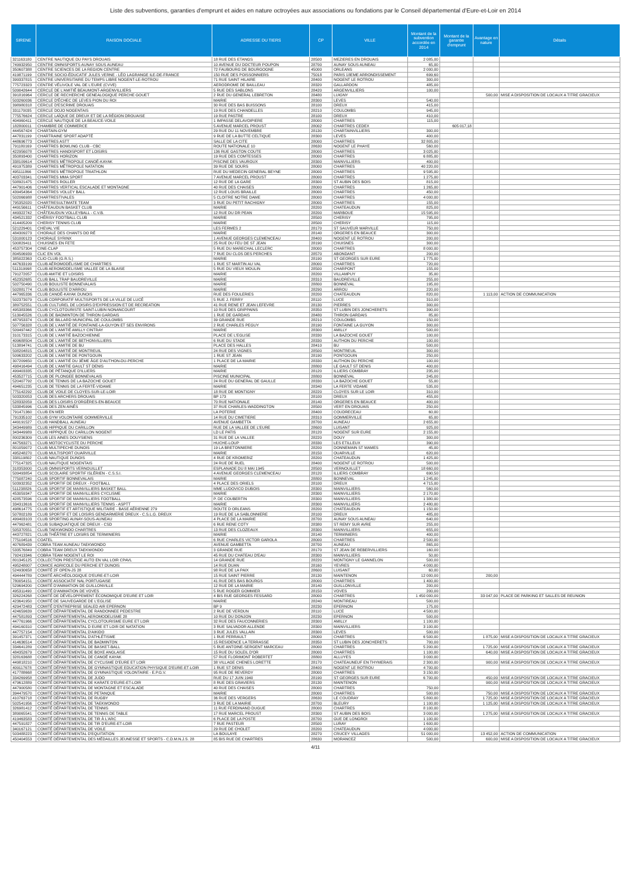Liste des subventions, garanties d'emprunt et aides en nature octroyées aux associations ou fondations par le Conseil départemental d'Eure-et-Loir en 2014
| SIRENE | RAISON DOCIALE | ADRESSE DU TIERS | CP | VILLE | Montant de la subvention accordée en 2014 | Montant de la garantie d'emprunt | Avantage en nature | Détails |
| --- | --- | --- | --- | --- | --- | --- | --- | --- |
| 321163180 | CENTRE NAUTIQUE DU PAYS DROUAIS | 18 RUE DES ETANGS | 28500 | MEZIERES EN DROUAIS | 2 085,00 | | | |
| 749932950 | CENTRE OMNISPORTS AUNAY SOUS AUNEAU | 10 AVENUE DU DOCTEUR POUPON | 28700 | AUNAY SOUS AUNEAU | 65,00 | | | |
| 350607388 | CENTRE SCIENCES DE LA REGION CENTRE | 72 FAUBOURG DE BOURGOGNE | 45000 | ORLEANS | 2 000,00 | | | |
| 419871199 | CENTRE SOCIO-ÉDUCATIF JULES VERNE - LÉO LAGRANGE ILE-DE-FRANCE | 150 RUE DES POISSONNIERS | 75018 | PARIS 18EME ARRONDISSEMENT | 699,60 | | | |
| 399337815 | CENTRE UNIVERSITAIRE DU TEMPS LIBRE NOGENT-LE-ROTROU | 71 RUE SAINT HILAIRE | 28400 | NOGENT LE ROTROU | 300,00 | | | |
| 775723323 | CENTRE VÉLIVOLE VAL DE L'EURE (CVVE) | AERODROME DE BAILLEAU | 28320 | GALLARDON | 485,00 | | | |
| 509042644 | CERCLE DE L'AMITIÉ BEAUMONT-ARGENVILLIERS | 5 RUE DES SABLONS | 28420 | ARGENVILLIERS | 100,00 | | | |
| 391816964 | CERCLE DE RECHERCHE GENEALOGIQUE PERCHE GOUET | 2 RUE DU GENERAL LEBRETON | 28480 | LUIGNY | | | 500,00 | MISE A DISPOSITION DE LOCAUX A TITRE GRACIEUX |
| 503260036 | CERCLE D'ÉCHEC DE LEVES PION DU ROI | MAIRIE | 28300 | LEVES | 540,00 | | | |
| 398980318 | CERCLE D'ESCRIME DROUAIS | 30 RUE DES BAS BUISSONS | 28100 | DREUX | 415,00 | | | |
| 331170035 | CERCLE DOJO NOGENTAIS | 19 RUE DES CHANDELLES | 28210 | COULOMBS | 945,00 | | | |
| 775576624 | CERCLE LAÏQUE DE DREUX ET DE LA RÉGION DROUAISE | 19 RUE PASTRE | 28100 | DREUX | 410,00 | | | |
| 404960411 | CERCLE NAUTIQUE DE LA BEAUCE-VOILE | 1 IMPASSE DELAVOIPIERE | 28000 | CHARTRES | 115,00 | | | |
| 182800011 | CHAMBRE DE COMMERCE | 5 AVENUE MARCEL PROUST | 28002 | CHARTRES CEDEX | | 605 017,18 | | |
| 444567424 | CHARTAIN-GYM | 29 RUE DU 11 NOVEMBRE | 28130 | CHARTAINVILLIERS | 300,00 | | | |
| 447831199 | CHARTRAINE SPORT ADAPTÉ | 9 RUE DE LA BUTTE CELTIQUE | 28300 | LEVES | 400,00 | | | |
| 448696773 | CHARTRES ASTT | SALLE DE LA CITE | 28000 | CHARTRES | 32 805,00 | | | |
| 791180169 | CHARTRES BOWLING CLUB - CBC | ROUTE NATIONALE 10 | 28630 | NOGENT LE PHAYE | 560,00 | | | |
| 422956078 | CHARTRES HANDISPORT ET LOISIRS | 136 RUE GASTON COUTE | 28000 | CHARTRES | 3 025,00 | | | |
| 350893400 | CHARTRES HORIZON | 19 RUE DES COMTESSES | 28000 | CHARTRES | 6 885,00 | | | |
| 338109614 | CHARTRES MÉTROPOLE CANOË-KAYAK | PISCINE DES VAUROUX | 28300 | MAINVILLIERS | 400,00 | | | |
| 491975389 | CHARTRES MÉTROPOLE NATATION | 39 RUE DE SOURS | 28000 | CHARTRES | 40 220,00 | | | |
| 495111866 | CHARTRES MÉTROPOLE TRIATHLON | RUE DU MEDECIN GENERAL BEYNE | 28000 | CHARTRES | 9 595,00 | | | |
| 403703341 | CHARTRES MMA SPORT | 7 AVENUE MARCEL PROUST | 28000 | CHARTRES | 1 275,00 | | | |
| 508921475 | CHARTRES ROLLER | 12 RUE DE LA GARE | 28300 | ST AUBIN DES BOIS | 815,00 | | | |
| 447901406 | CHARTRES VERTICAL ESCALADE ET MONTAGNE | 40 RUE DES CHAISES | 28000 | CHARTRES | 1 265,00 | | | |
| 439454364 | CHARTRES VOLLEY BALL | 12 RUE LOUIS BRAILLE | 28000 | CHARTRES | 450,00 | | | |
| 502066988 | CHARTRESTIVALES | 5 CLOITRE NOTRE DAME | 28000 | CHARTRES | 4 000,00 | | | |
| 795352020 | CHARTRESULTIMATE TEAM | 3 RUE DU PETIT RACHIGNY | 28000 | CHARTRES | 155,00 | | | |
| 449156611 | CHÂTEAUDUN BASKET CLUB | MAIRIE | 28200 | CHATEAUDUN | 825,00 | | | |
| 449322742 | CHÂTEAUDUN VOLLEYBALL - C.V.B. | 12 RUE DU DR PEAN | 28200 | MARBOUE | 15 595,00 | | | |
| 434521332 | CHÉRISY FOOTBALL CLUB | MAIRIE | 28500 | CHERISY | 795,00 | | | |
| 414405209 | CHERISY TENNIS CLUB | MAIRIE | 28500 | CHERISY | 115,00 | | | |
| 521229401 | CHEVAL VIE | LES FERMES 2 | 28170 | ST SAUVEUR MARVILLE | 750,00 | | | |
| 484309273 | CHORALE DES CHANTS DO RÉ | MAIRIE | 28140 | ORGERES EN BEAUCE | 300,00 | | | |
| 531000123 | CHORALE SYRINX | 1 AVENUE GEORGES CLEMENCEAU | 28400 | NOGENT LE ROTROU | 200,00 | | | |
| 500829411 | CHUISNES EN FETE | 25 RUE DU FEU DE ST JEAN | 28190 | CHUISNES | 300,00 | | | |
| 453757304 | CINE-CLAP | 5 RUE DU MARECHAL LECLERC | 28000 | CHARTRES | 8 000,00 | | | |
| 804506939 | CLIC EN VOL | 7 RUE DU CLOS DES PERCHES | 28570 | ABONDANT | 200,00 | | | |
| 385022363 | CLIO CLUB (G.R.S.) | MAIRIE | 28190 | ST GEORGES SUR EURE | 1 775,00 | | | |
| 447633199 | CLUB AÉROMODÉLISME DE CHARTRES | 1 RUE ST MARTIN AU VAL | 28000 | CHARTRES | 720,00 | | | |
| 511319998 | CLUB AEROMODELISME VALLEE DE LA BLAISE | 5 RUE DU VIEUX MOULIN | 28500 | CHARPONT | 155,00 | | | |
| 791272057 | CLUB AMITIE ET LOISIRS | MAIRIE | 28200 | VILLAMPUY | 35,00 | | | |
| 452352685 | CLUB BALL TRAP BAUDREVILLE | MAIRIE | 28310 | BAUDREVILLE | 255,00 | | | |
| 502750490 | CLUB BOULISTE BONNEVALAIS | MAIRIE | 28800 | BONNEVAL | 195,00 | | | |
| 502881774 | CLUB BOULISTE D'ARROU | MAIRIE | 28290 | ARROU | 220,00 | | | |
| 447965336 | CLUB CANOË-KAYAK DUNOIS | RUE DES FOULERIES | 28200 | CHATEAUDUN | 820,00 | | 1 113,00 | ACTION DE COMMUNICATION |
| 502373079 | CLUB CORPORATIF MULTISPORTS DE LA VILLE DE LUCÉ | 5 RUE J. FERRY | 28110 | LUCE | 310,00 | | | |
| 389752551 | CLUB CULTUREL DE LOISIRS D'EXPRESSION ET DE RECREATION | 41 RUE RENE ET JEAN LEFEVRE | 28130 | PIERRES | 300,00 | | | |
| 495383366 | CLUB CYCLOTOURISTE SAINT-LUBIN NONANCOURT | 10 RUE DES GRIPPAINS | 28350 | ST LUBIN DES JONCHERETS | 390,00 | | | |
| 513045526 | CLUB DE BADMINTON DE THIRON GARDAIS | 1 RUE DE GARDAIS | 28480 | THIRON GARDAIS | 85,00 | | | |
| 487953374 | CLUB DE BILLARD MUNICIPAL DE COULOMBS | 39 GRANDE RUE | 28210 | COULOMBS | 150,00 | | | |
| 507756328 | CLUB DE L'AMITIÉ DE FONTAINE-LA-GUYON ET SES ENVIRONS | 2 RUE CHARLES PEGUY | 28190 | FONTAINE LA GUYON | 300,00 | | | |
| 509497442 | CLUB DE L'AMITIÉ AMILLY CINTRAY | MAIRIE | 28300 | AMILLY | 500,00 | | | |
| 310173315 | CLUB DE L'AMITIÉ BAZOCHIENNE | PLACE DE L'EGLISE | 28330 | LA BAZOCHE GOUET | 100,00 | | | |
| 409688504 | CLUB DE L'AMITIÉ DE BETHONVILLIERS | 6 RUE DU STADE | 28330 | AUTHON DU PERCHE | 100,00 | | | |
| 513894741 | CLUB DE L'AMITIE DE BU | PLACE DES HALLES | 28410 | BU | 500,00 | | | |
| 508204815 | CLUB DE L'AMITIÉ DE MONTREUIL | 24 RUE DES VIGNES | 28500 | MONTREUIL | 300,00 | | | |
| 509633202 | CLUB DE L'AMITIE DE PONTGOUIN | 1 RUE ST JEAN | 28190 | PONTGOUIN | 250,00 | | | |
| 307209650 | CLUB DE L'AMITIÉ DU 3ÈME ÂGE D'AUTHON-DU-PERCHE | 1 PLACE DE LA MAIRIE | 28330 | AUTHON DU PERCHE | 100,00 | | | |
| 498416494 | CLUB DE L'AMITIE GAULT ST DENIS | MAIRIE | 28800 | LE GAULT ST DENIS | 400,00 | | | |
| 499403335 | CLUB DE PÉTANQUE D'ILLIERS | MAIRIE | 28120 | ILLIERS COMBRAY | 235,00 | | | |
| 453527715 | CLUB DE PLONGEE BONNEVALAIS | PISCINE MUNICIPAL | 28800 | BONNEVAL | 245,00 | | | |
| 520407792 | CLUB DE TENNIS DE LA BAZOCHE GOUET | 24 RUE DU GENERAL DE GAULLE | 28330 | LA BAZOCHE GOUET | 55,00 | | | |
| 494651235 | CLUB DE TENNIS DE LA FERTÉ-VIDAME | MAIRIE | 28340 | LA FERTE VIDAME | 535,00 | | | |
| 775142292 | CLUB DE VOILE DE CLOYES-SUR-LE-LOIR | 18 RUE DE MONTIGNY | 28220 | CLOYES SUR LE LOIR | 310,00 | | | |
| 503320053 | CLUB DES ARCHERS DROUAIS | BP 173 | 28100 | DREUX | 455,00 | | | |
| 528332059 | CLUB DES LOISIRS D'ORGÈRES-EN-BEAUCE | 70 RUE NATIONALE | 28140 | ORGERES EN BEAUCE | 400,00 | | | |
| 533845996 | CLUB DES ZEN AINÉS | 37 RUE CHARLES-WADDINGTON | 28500 | VERT EN DROUAIS | 250,00 | | | |
| 791471360 | CLUB EN MER | LA POTERIE | 28400 | COUDRECEAU | 60,00 | | | |
| 791335102 | CLUB GYM VOLONTAIRE GOMMERVILLE | 14 RUE DU CIMETIERE | 28310 | GOMMERVILLE | 65,00 | | | |
| 449191527 | CLUB HANDBALL AUNEAU | AVENUE GAMBETTA | 28700 | AUNEAU | 2 655,00 | | | |
| 343449989 | CLUB HIPPIQUE DU CARILLON | RUE DE LA VALLEE DE L'EURE | 28600 | LUISANT | 925,00 | | | |
| 343449989 | CLUB HIPPIQUE DU CARILLON NOGENT | LD LE PATIS | 28120 | NOGENT SUR EURE | 2 155,00 | | | |
| 800236309 | CLUB LES AINES DOUYSIENS | 31 RUE DE LA VALLEE | 28220 | DOUY | 300,00 | | | |
| 447563271 | CLUB MOTOCYCLISTE DU PERCHE | HUCHE-LOUP | 28330 | LES ETILLEUX | 390,00 | | | |
| 801059072 | CLUB MULTIPECHE DUNOIS | 19 LA BRETONNIERE | 28200 | DONNEMAIN ST MAMES | 45,00 | | | |
| 495248270 | CLUB MULTISPORT OUARVILLE | MAIRIE | 28150 | OUARVILLE | 620,00 | | | |
| 338119802 | CLUB NAUTIQUE DUNOIS | 4 RUE DE KROMERIZ | 28200 | CHATEAUDUN | 1 425,00 | | | |
| 775147325 | CLUB NAUTIQUE NOGENTAIS | 24 RUE DE RUEL | 28400 | NOGENT LE ROTROU | 500,00 | | | |
| 318353000 | CLUB OMNISPORTS VERNOUILLET | ESPLANADE DU 8 MAI 1945 | 28500 | VERNOUILLET | 18 660,00 | | | |
| 509493854 | CLUB SCOLAIRE SPORTIF ISLÉRIEN - C.S.S.I. | 4 AVENUE GEORGES CLEMENCEAU | 28120 | ILLIERS COMBRAY | 690,50 | | | |
| 775087240 | CLUB SPORTIF BONNEVALAIS | MAIRIE | 28800 | BONNEVAL | 1 245,00 | | | |
| 503932352 | CLUB SPORTIF DE DREUX - FOOTBALL | 4 PLACE DES ORIELS | 28100 | DREUX | 4 715,00 | | | |
| 511238826 | CLUB SPORTIF DE MAINVILLIERS BASKET BALL | MME LUDOVICO DUBOIS | 28300 | MAINVILLIERS | 560,00 | | | |
| 453059347 | CLUB SPORTIF DE MAINVILLIERS CYCLISME | MAIRIE | 28300 | MAINVILLIERS | 2 170,00 | | | |
| 428573596 | CLUB SPORTIF DE MAINVILLIERS FOOTBALL | P. DE COUBERTIN | 28300 | MAINVILLIERS | 1 380,00 | | | |
| 334313616 | CLUB SPORTIF DE MAINVILLIERS TENNIS - ASPTT | MAIRIE | 28300 | MAINVILLIERS | 2 480,00 | | | |
| 498614775 | CLUB SPORTIF ET ARTISTIQUE MILITAIRE - BASE AÉRIENNE 279 | ROUTE D ORLEANS | 28200 | CHATEAUDUN | 1 150,00 | | | |
| 507802189 | CLUB SPORTIF ET DE LOISIRS GENDARMERIE DREUX - C.S.L.G. DREUX | 19 RUE DE LA SABLONNIERE | 28100 | DREUX | 485,00 | | | |
| 499403103 | CLUB SPORTING AUNAY-SOUS-AUNEAU | 4 PLACE DE LA MAIRIE | 28700 | AUNAY SOUS AUNEAU | 640,00 | | | |
| 447962481 | CLUB SUBAQUATIQUE DE DREUX - CSD | 6 RUE RENE COTY | 28380 | ST REMY SUR AVRE | 255,00 | | | |
| 505370551 | CLUB TAEKWONDO CHARTRES | 13 RUE DES CLOZEAUX | 28300 | MAINVILLIERS | 655,00 | | | |
| 443727821 | CLUB THÉÂTRE ET LOISIRS DE TERMINIERS | MAIRIE | 28140 | TERMINIERS | 400,00 | | | |
| 775104516 | COATEL | 6 RUE CHARLES VICTOR GAROLA | 28000 | CHARTRES | 2 500,00 | | | |
| 407689439 | COBRA TEAM AUNEAU TAEKWONDO | AVENUE GAMBETTA | 28700 | AUNEAU | 865,00 | | | |
| 533576849 | COBRA TEAM DREUX TAEKWONDO | 3 GRANDE RUE | 28170 | ST JEAN DE REBERVILLIERS | 160,00 | | | |
| 792413346 | COBRA TEAM NOGENT LE ROI | 45 RUE DU CHATEAU D'EAU | 28300 | MAINVILLIERS | 50,00 | | | |
| 801345125 | COLLECTION PRESTIGE AUTO EN VAL LOIR CPAVL | 14 GRANDE RUE | 28220 | MONTIGNY LE GANNELON | 500,00 | | | |
| 495248007 | COMICE AGRICOLE DU PERCHE ET DUNOIS | 14 RUE DUAN | 28160 | YEVRES | 4 000,00 | | | |
| 524930658 | COMITÉ 2F OPEN-JS 28 | 98 RUE DE LA PAIX | 28600 | LUISANT | 60,00 | | | |
| 494444789 | COMITÉ ARCHÉOLOGIQUE D'EURE-ET-LOIR | 15 RUE SAINT PIERRE | 28130 | MAINTENON | 12 000,00 | | 200,00 | |
| 780054151 | COMITE ASSOCIATIF NAL PORTUGAISE | 41 RUE DES BAS BOURGS | 28000 | CHARTRES | 1 400,00 | | | |
| 529694200 | COMITÉ D'ANIMATION DE GUILLONVILLE | 12 RUE DE LA MAIRIE | 28140 | GUILLONVILLE | 200,00 | | | |
| 495311490 | COMITÉ D'ANIMATION DE VOVES | 5 RUE ROGER GOMMIER | 28150 | VOVES | 200,00 | | | |
| 326224268 | COMITÉ DE DÉVELOPPEMENT ÉCONOMIQUE D'EURE ET LOIR | 4 BIS RUE GEORGES FESSARD | 28000 | CHARTRES | 1 450 000,00 | | 33 047,00 | PLACE DE PARKING ET SALLES DE REUNION |
| 423641950 | COMITÉ DE SAUVEGARDE DE L'EGLISE | MAIRIE | 28240 | MONTIREAU | 500,00 | | | |
| 429472483 | COMITÉ D'ENTREPRISE SEALED AIR EPERNON | BP 9 | 28230 | EPERNON | 175,00 | | | |
| 424659639 | COMITÉ DÉPARTEMENTAL DE RANDONNEE PEDESTRE | 2 RUE DE VERDUN | 28110 | LUCE | 4 500,00 | | | |
| 447581893 | COMITÉ DEPARTEMENTAL AEROMODELISME 28 | 10 RUE DU DONJON | 28230 | EPERNON | 500,00 | | | |
| 447761966 | COMITÉ DÉPARTEMENTAL CYCLOTOURISME EURE ET LOIR | 32 RUE DES FAUCONNERIES | 28300 | AMILLY | 1 100,00 | | | |
| 494160310 | COMITÉ DEPARTEMENTAL D EURE ET LOIR DE NATATION | 3 RUE SALVADOR ALLENDE | 28300 | MAINVILLIERS | 3 100,00 | | | |
| 447757154 | COMITÉ DÉPARTEMENTAL D'AIKIDO | 3 RUE JULES VALLAIN | 28300 | LEVES | 500,00 | | | |
| 391457371 | COMITÉ DÉPARTEMENTAL D'ATHLÉTISME | 1 RUE PERRAULT | 28000 | CHARTRES | 6 500,00 | | 1 875,00 | MISE A DISPOSITION DE LOCAUX A TITRE GRACIEUX |
| 414636514 | COMITÉ DÉPARTEMENTAL DE BADMINTON | 15 RESIDENCE LA TERRASSE | 28350 | ST LUBIN DES JONCHERETS | 700,00 | | | |
| 334641289 | COMITÉ DÉPARTEMENTAL DE BASKET-BALL | 5 RUE ANTOINE-SERGENT MARCEAU | 28000 | CHARTRES | 5 200,00 | | 1 725,00 | MISE A DISPOSITION DE LOCAUX A TITRE GRACIEUX |
| 484352679 | COMITÉ DEPARTEMENTAL DE BOXE ANGLAISE | 15 RUE DU SOLEIL D'OR | 28000 | CHARTRES | 1 100,00 | | 640,00 | MISE A DISPOSITION DE LOCAUX A TITRE GRACIEUX |
| 328163688 | COMITÉ DÉPARTEMENTAL DE CANOË KAYAK | 57 RUE FLORIMONT ROBERTET | 28800 | ALLUYES | 3 000,00 | | | |
| 449818210 | COMITÉ DÉPARTEMENTAL DE CYCLISME D'EURE ET LOIR | 38 VILLAGE CHENES LORETTE | 28170 | CHATEAUNEUF EN THYMERAIS | 2 300,00 | | 900,00 | MISE A DISPOSITION DE LOCAUX A TITRE GRACIEUX |
| 409117678 | COMITÉ DÉPARTEMENTAL DE GYMNASTIQUE EDUCATION PHYSIQUE D'EURE-ET-LOIR | 1 RUE ST DENIS | 28400 | NOGENT LE ROTROU | 4 700,00 | | | |
| 417788668 | COMITÉ DÉPARTEMENTAL DE GYMNASTIQUE VOLONTAIRE - E.P.G.V. | 95 RUE DE REVERDY | 28000 | CHARTRES | 3 150,00 | | | |
| 334269958 | COMITÉ DÉPARTEMENTAL DE JUDO | RUE DU 17 JUIN 1940 | 28190 | ST GEORGES SUR EURE | 6 700,00 | | 450,00 | MISE A DISPOSITION DE LOCAUX A TITRE GRACIEUX |
| 479612889 | COMITÉ DEPARTEMENTAL DE KARATE D'EURE-ET-LOIR | 8 RUE DES GRAVIERS | 28130 | MAINTENON | | | 900,00 | MISE A DISPOSITION DE LOCAUX A TITRE GRACIEUX |
| 447900580 | COMITÉ DÉPARTEMENTAL DE MONTAGNE ET ESCALADE | 40 RUE DES CHAISES | 28000 | CHARTRES | 750,00 | | | |
| 394479570 | COMITÉ DEPARTEMENTAL DE PETANQUE | MAIRIE | 28000 | CHARTRES | 500,00 | | 750,00 | MISE A DISPOSITION DE LOCAUX A TITRE GRACIEUX |
| 410763718 | COMITÉ DÉPARTEMENTAL DE RUGBY | 36 RUE DES VERGERS | 28630 | LE COUDRAY | 5 800,00 | | 1 725,00 | MISE A DISPOSITION DE LOCAUX A TITRE GRACIEUX |
| 502541956 | COMITÉ DÉPARTEMENTAL DE TAEKWONDO | 3 RUE DE LA MAIRIE | 28700 | BLEURY | 1 100,00 | | 1 125,00 | MISE A DISPOSITION DE LOCAUX A TITRE GRACIEUX |
| 326981412 | COMITÉ DÉPARTEMENTAL DE TENNIS | 11 RUE FERDINAND DUGUE | 28000 | CHARTRES | 8 100,00 | | | |
| 389065541 | COMITÉ DÉPARTEMENTAL DE TENNIS DE TABLE | 17 RUE MARCEL PROUST | 28300 | ST AUBIN DES BOIS | 3 000,00 | | 1 275,00 | MISE A DISPOSITION DE LOCAUX A TITRE GRACIEUX |
| 419463583 | COMITÉ DÉPARTEMENTAL DE TIR À L'ARC | 6 PLACE DE LA POSTE | 28700 | GUE DE LONGROI | 1 100,00 | | | |
| 447591827 | COMITÉ DÉPARTEMENTAL DE TIR D'EURE-ET-LOIR | 7 RUE PASTEUR | 28500 | LURAY | 1 600,00 | | | |
| 340167121 | COMITÉ DÉPARTEMENTAL DE VOILE | 29 RUE DE CHOLET | 28200 | CHATEAUDUN | 4 000,00 | | | |
| 503488223 | COMITÉ DÉPARTEMENTAL D'EQUITATION | LA BOULAYE | 28270 | CRUCEY VILLAGES | 51 000,00 | | 13 452,00 | ACTION DE COMMUNICATION |
| 450404553 | COMITÉ DÉPARTEMENTAL DES MÉDAILLES JEUNESSE ET SPORTS - C.D.M.N.J.S. 28 | 85 BIS RUE DE CHARTRES | 28630 | MORANCEZ | 500,00 | | 600,00 | MISE A DISPOSITION DE LOCAUX A TITRE GRACIEUX |
4/11